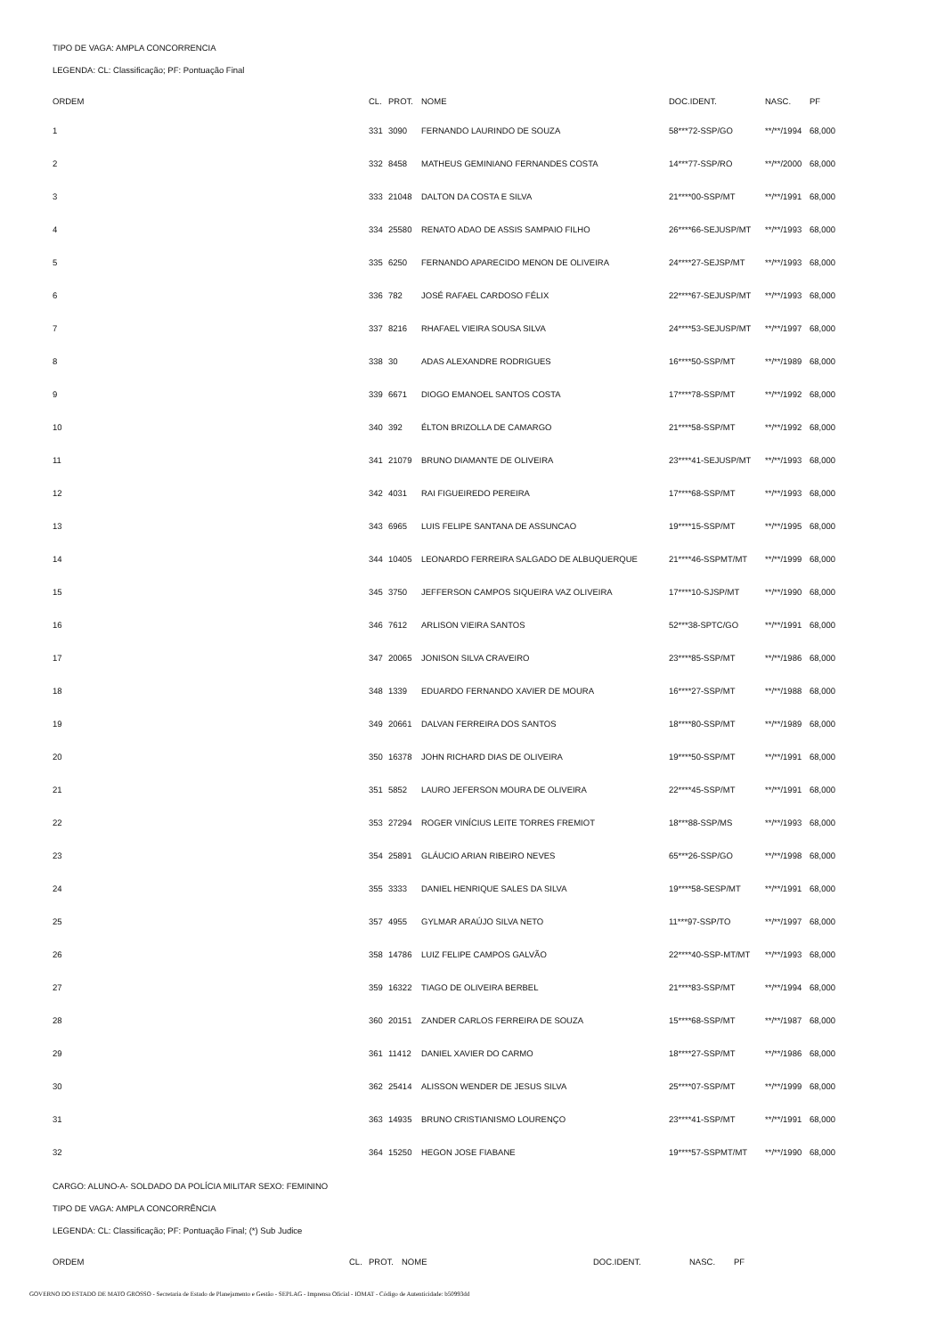TIPO DE VAGA: AMPLA CONCORRENCIA
LEGENDA: CL: Classificação; PF: Pontuação Final
| ORDEM | CL. | PROT. | NOME | DOC.IDENT. | NASC. | PF |
| --- | --- | --- | --- | --- | --- | --- |
| 1 | 331 | 3090 | FERNANDO LAURINDO DE SOUZA | 58***72-SSP/GO | **/**/1994 | 68,000 |
| 2 | 332 | 8458 | MATHEUS GEMINIANO FERNANDES COSTA | 14***77-SSP/RO | **/**/2000 | 68,000 |
| 3 | 333 | 21048 | DALTON DA COSTA E SILVA | 21****00-SSP/MT | **/**/1991 | 68,000 |
| 4 | 334 | 25580 | RENATO ADAO DE ASSIS SAMPAIO FILHO | 26****66-SEJUSP/MT | **/**/1993 | 68,000 |
| 5 | 335 | 6250 | FERNANDO APARECIDO MENON DE OLIVEIRA | 24****27-SEJSP/MT | **/**/1993 | 68,000 |
| 6 | 336 | 782 | JOSÉ RAFAEL CARDOSO FÉLIX | 22****67-SEJUSP/MT | **/**/1993 | 68,000 |
| 7 | 337 | 8216 | RHAFAEL VIEIRA SOUSA SILVA | 24****53-SEJUSP/MT | **/**/1997 | 68,000 |
| 8 | 338 | 30 | ADAS ALEXANDRE RODRIGUES | 16****50-SSP/MT | **/**/1989 | 68,000 |
| 9 | 339 | 6671 | DIOGO EMANOEL SANTOS COSTA | 17****78-SSP/MT | **/**/1992 | 68,000 |
| 10 | 340 | 392 | ÉLTON BRIZOLLA DE CAMARGO | 21****58-SSP/MT | **/**/1992 | 68,000 |
| 11 | 341 | 21079 | BRUNO DIAMANTE DE OLIVEIRA | 23****41-SEJUSP/MT | **/**/1993 | 68,000 |
| 12 | 342 | 4031 | RAI FIGUEIREDO PEREIRA | 17****68-SSP/MT | **/**/1993 | 68,000 |
| 13 | 343 | 6965 | LUIS FELIPE SANTANA DE ASSUNCAO | 19****15-SSP/MT | **/**/1995 | 68,000 |
| 14 | 344 | 10405 | LEONARDO FERREIRA SALGADO DE ALBUQUERQUE | 21****46-SSPMT/MT | **/**/1999 | 68,000 |
| 15 | 345 | 3750 | JEFFERSON CAMPOS SIQUEIRA VAZ OLIVEIRA | 17****10-SJSP/MT | **/**/1990 | 68,000 |
| 16 | 346 | 7612 | ARLISON VIEIRA SANTOS | 52***38-SPTC/GO | **/**/1991 | 68,000 |
| 17 | 347 | 20065 | JONISON SILVA CRAVEIRO | 23****85-SSP/MT | **/**/1986 | 68,000 |
| 18 | 348 | 1339 | EDUARDO FERNANDO XAVIER DE MOURA | 16****27-SSP/MT | **/**/1988 | 68,000 |
| 19 | 349 | 20661 | DALVAN FERREIRA DOS SANTOS | 18****80-SSP/MT | **/**/1989 | 68,000 |
| 20 | 350 | 16378 | JOHN RICHARD DIAS DE OLIVEIRA | 19****50-SSP/MT | **/**/1991 | 68,000 |
| 21 | 351 | 5852 | LAURO JEFERSON MOURA DE OLIVEIRA | 22****45-SSP/MT | **/**/1991 | 68,000 |
| 22 | 353 | 27294 | ROGER VINÍCIUS LEITE TORRES FREMIOT | 18***88-SSP/MS | **/**/1993 | 68,000 |
| 23 | 354 | 25891 | GLÁUCIO ARIAN RIBEIRO NEVES | 65***26-SSP/GO | **/**/1998 | 68,000 |
| 24 | 355 | 3333 | DANIEL HENRIQUE SALES DA SILVA | 19****58-SESP/MT | **/**/1991 | 68,000 |
| 25 | 357 | 4955 | GYLMAR ARAÚJO SILVA NETO | 11***97-SSP/TO | **/**/1997 | 68,000 |
| 26 | 358 | 14786 | LUIZ FELIPE CAMPOS GALVÃO | 22****40-SSP-MT/MT | **/**/1993 | 68,000 |
| 27 | 359 | 16322 | TIAGO DE OLIVEIRA BERBEL | 21****83-SSP/MT | **/**/1994 | 68,000 |
| 28 | 360 | 20151 | ZANDER CARLOS FERREIRA DE SOUZA | 15****68-SSP/MT | **/**/1987 | 68,000 |
| 29 | 361 | 11412 | DANIEL XAVIER DO CARMO | 18****27-SSP/MT | **/**/1986 | 68,000 |
| 30 | 362 | 25414 | ALISSON WENDER DE JESUS SILVA | 25****07-SSP/MT | **/**/1999 | 68,000 |
| 31 | 363 | 14935 | BRUNO CRISTIANISMO LOURENÇO | 23****41-SSP/MT | **/**/1991 | 68,000 |
| 32 | 364 | 15250 | HEGON JOSE FIABANE | 19****57-SSPMT/MT | **/**/1990 | 68,000 |
CARGO: ALUNO-A- SOLDADO DA POLÍCIA MILITAR SEXO: FEMININO
TIPO DE VAGA: AMPLA CONCORRÊNCIA
LEGENDA: CL: Classificação; PF: Pontuação Final; (*) Sub Judice
| ORDEM | CL. | PROT. | NOME | DOC.IDENT. | NASC. | PF |
| --- | --- | --- | --- | --- | --- | --- |
GOVERNO DO ESTADO DE MATO GROSSO - Secretaria de Estado de Planejamento e Gestão - SEPLAG - Imprensa Oficial - IOMAT - Código de Autenticidade: b50993dd